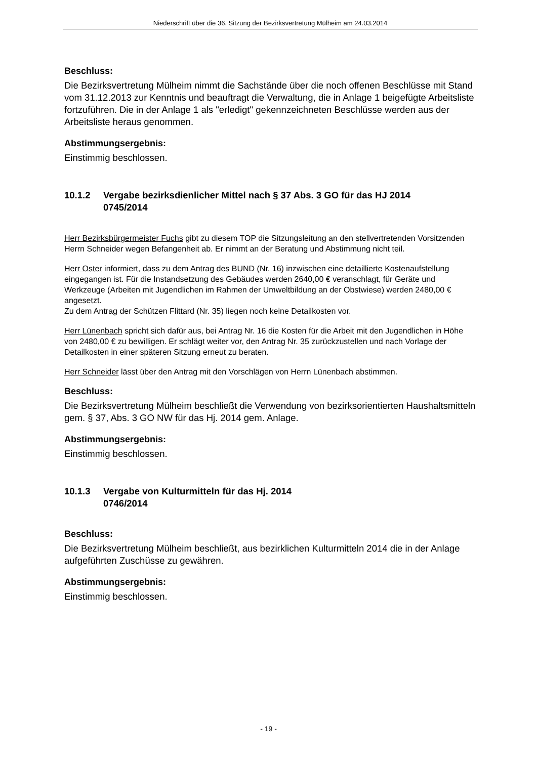Niederschrift über die 36. Sitzung der Bezirksvertretung Mülheim am 24.03.2014
Beschluss:
Die Bezirksvertretung Mülheim nimmt die Sachstände über die noch offenen Beschlüsse mit Stand vom 31.12.2013 zur Kenntnis und beauftragt die Verwaltung, die in Anlage 1 beigefügte Arbeitsliste fortzuführen. Die in der Anlage 1 als "erledigt" gekennzeichneten Beschlüsse werden aus der Arbeitsliste heraus genommen.
Abstimmungsergebnis:
Einstimmig beschlossen.
10.1.2 Vergabe bezirksdienlicher Mittel nach § 37 Abs. 3 GO für das HJ 2014
0745/2014
Herr Bezirksbürgermeister Fuchs gibt zu diesem TOP die Sitzungsleitung an den stellvertretenden Vorsitzenden Herrn Schneider wegen Befangenheit ab. Er nimmt an der Beratung und Abstimmung nicht teil.
Herr Oster informiert, dass zu dem Antrag des BUND (Nr. 16) inzwischen eine detaillierte Kostenaufstellung eingegangen ist. Für die Instandsetzung des Gebäudes werden 2640,00 € veranschlagt, für Geräte und Werkzeuge (Arbeiten mit Jugendlichen im Rahmen der Umweltbildung an der Obstwiese) werden 2480,00 € angesetzt.
Zu dem Antrag der Schützen Flittard (Nr. 35) liegen noch keine Detailkosten vor.
Herr Lünenbach spricht sich dafür aus, bei Antrag Nr. 16 die Kosten für die Arbeit mit den Jugendlichen in Höhe von 2480,00 € zu bewilligen. Er schlägt weiter vor, den Antrag Nr. 35 zurückzustellen und nach Vorlage der Detailkosten in einer späteren Sitzung erneut zu beraten.
Herr Schneider lässt über den Antrag mit den Vorschlägen von Herrn Lünenbach abstimmen.
Beschluss:
Die Bezirksvertretung Mülheim beschließt die Verwendung von bezirksorientierten Haushaltsmitteln gem. § 37, Abs. 3 GO NW für das Hj. 2014 gem. Anlage.
Abstimmungsergebnis:
Einstimmig beschlossen.
10.1.3 Vergabe von Kulturmitteln für das Hj. 2014
0746/2014
Beschluss:
Die Bezirksvertretung Mülheim beschließt, aus bezirklichen Kulturmitteln 2014 die in der Anlage aufgeführten Zuschüsse zu gewähren.
Abstimmungsergebnis:
Einstimmig beschlossen.
- 19 -